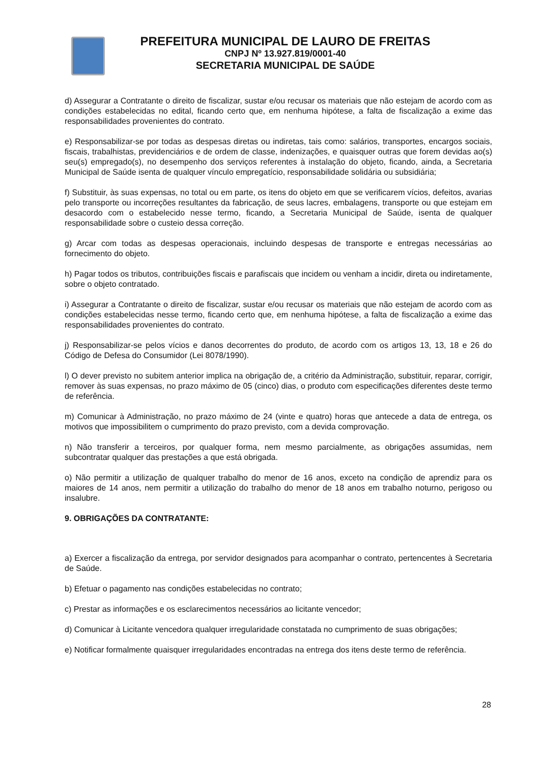PREFEITURA MUNICIPAL DE LAURO DE FREITAS
CNPJ Nº 13.927.819/0001-40
SECRETARIA MUNICIPAL DE SAÚDE
d) Assegurar a Contratante o direito de fiscalizar, sustar e/ou recusar os materiais que não estejam de acordo com as condições estabelecidas no edital, ficando certo que, em nenhuma hipótese, a falta de fiscalização a exime das responsabilidades provenientes do contrato.
e) Responsabilizar-se por todas as despesas diretas ou indiretas, tais como: salários, transportes, encargos sociais, fiscais, trabalhistas, previdenciários e de ordem de classe, indenizações, e quaisquer outras que forem devidas ao(s) seu(s) empregado(s), no desempenho dos serviços referentes à instalação do objeto, ficando, ainda, a Secretaria Municipal de Saúde isenta de qualquer vínculo empregatício, responsabilidade solidária ou subsidiária;
f) Substituir, às suas expensas, no total ou em parte, os itens do objeto em que se verificarem vícios, defeitos, avarias pelo transporte ou incorreções resultantes da fabricação, de seus lacres, embalagens, transporte ou que estejam em desacordo com o estabelecido nesse termo, ficando, a Secretaria Municipal de Saúde, isenta de qualquer responsabilidade sobre o custeio dessa correção.
g) Arcar com todas as despesas operacionais, incluindo despesas de transporte e entregas necessárias ao fornecimento do objeto.
h) Pagar todos os tributos, contribuições fiscais e parafiscais que incidem ou venham a incidir, direta ou indiretamente, sobre o objeto contratado.
i) Assegurar a Contratante o direito de fiscalizar, sustar e/ou recusar os materiais que não estejam de acordo com as condições estabelecidas nesse termo, ficando certo que, em nenhuma hipótese, a falta de fiscalização a exime das responsabilidades provenientes do contrato.
j) Responsabilizar-se pelos vícios e danos decorrentes do produto, de acordo com os artigos 13, 13, 18 e 26 do Código de Defesa do Consumidor (Lei 8078/1990).
l) O dever previsto no subitem anterior implica na obrigação de, a critério da Administração, substituir, reparar, corrigir, remover às suas expensas, no prazo máximo de 05 (cinco) dias, o produto com especificações diferentes deste termo de referência.
m) Comunicar à Administração, no prazo máximo de 24 (vinte e quatro) horas que antecede a data de entrega, os motivos que impossibilitem o cumprimento do prazo previsto, com a devida comprovação.
n) Não transferir a terceiros, por qualquer forma, nem mesmo parcialmente, as obrigações assumidas, nem subcontratar qualquer das prestações a que está obrigada.
o) Não permitir a utilização de qualquer trabalho do menor de 16 anos, exceto na condição de aprendiz para os maiores de 14 anos, nem permitir a utilização do trabalho do menor de 18 anos em trabalho noturno, perigoso ou insalubre.
9. OBRIGAÇÕES DA CONTRATANTE:
a) Exercer a fiscalização da entrega, por servidor designados para acompanhar o contrato, pertencentes à Secretaria de Saúde.
b) Efetuar o pagamento nas condições estabelecidas no contrato;
c) Prestar as informações e os esclarecimentos necessários ao licitante vencedor;
d) Comunicar à Licitante vencedora qualquer irregularidade constatada no cumprimento de suas obrigações;
e) Notificar formalmente quaisquer irregularidades encontradas na entrega dos itens deste termo de referência.
28